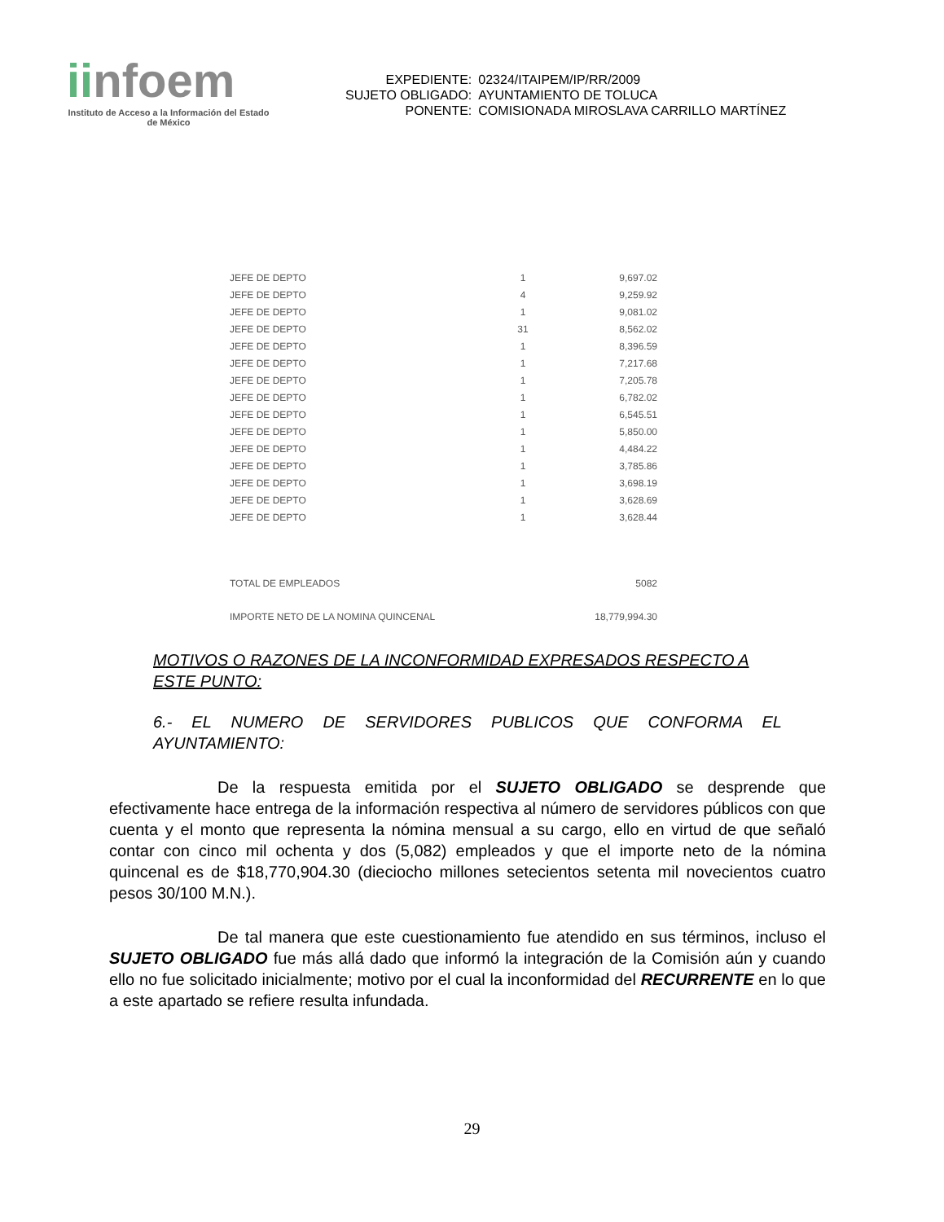iinfoem
Instituto de Acceso a la Información del Estado de México
| EXPEDIENTE: | 02324/ITAIPEM/IP/RR/2009 |
| SUJETO OBLIGADO: | AYUNTAMIENTO DE TOLUCA |
| PONENTE: | COMISIONADA MIROSLAVA CARRILLO MARTÍNEZ |
| JEFE DE DEPTO | 1 | 9,697.02 |
| JEFE DE DEPTO | 4 | 9,259.92 |
| JEFE DE DEPTO | 1 | 9,081.02 |
| JEFE DE DEPTO | 31 | 8,562.02 |
| JEFE DE DEPTO | 1 | 8,396.59 |
| JEFE DE DEPTO | 1 | 7,217.68 |
| JEFE DE DEPTO | 1 | 7,205.78 |
| JEFE DE DEPTO | 1 | 6,782.02 |
| JEFE DE DEPTO | 1 | 6,545.51 |
| JEFE DE DEPTO | 1 | 5,850.00 |
| JEFE DE DEPTO | 1 | 4,484.22 |
| JEFE DE DEPTO | 1 | 3,785.86 |
| JEFE DE DEPTO | 1 | 3,698.19 |
| JEFE DE DEPTO | 1 | 3,628.69 |
| JEFE DE DEPTO | 1 | 3,628.44 |
| TOTAL DE EMPLEADOS | | 5082 |
| IMPORTE NETO DE LA NOMINA QUINCENAL | | 18,779,994.30 |
MOTIVOS O RAZONES DE LA INCONFORMIDAD EXPRESADOS RESPECTO A ESTE PUNTO:
6.- EL NUMERO DE SERVIDORES PUBLICOS QUE CONFORMA EL AYUNTAMIENTO:
De la respuesta emitida por el SUJETO OBLIGADO se desprende que efectivamente hace entrega de la información respectiva al número de servidores públicos con que cuenta y el monto que representa la nómina mensual a su cargo, ello en virtud de que señaló contar con cinco mil ochenta y dos (5,082) empleados y que el importe neto de la nómina quincenal es de $18,770,904.30 (dieciocho millones setecientos setenta mil novecientos cuatro pesos 30/100 M.N.).
De tal manera que este cuestionamiento fue atendido en sus términos, incluso el SUJETO OBLIGADO fue más allá dado que informó la integración de la Comisión aún y cuando ello no fue solicitado inicialmente; motivo por el cual la inconformidad del RECURRENTE en lo que a este apartado se refiere resulta infundada.
29